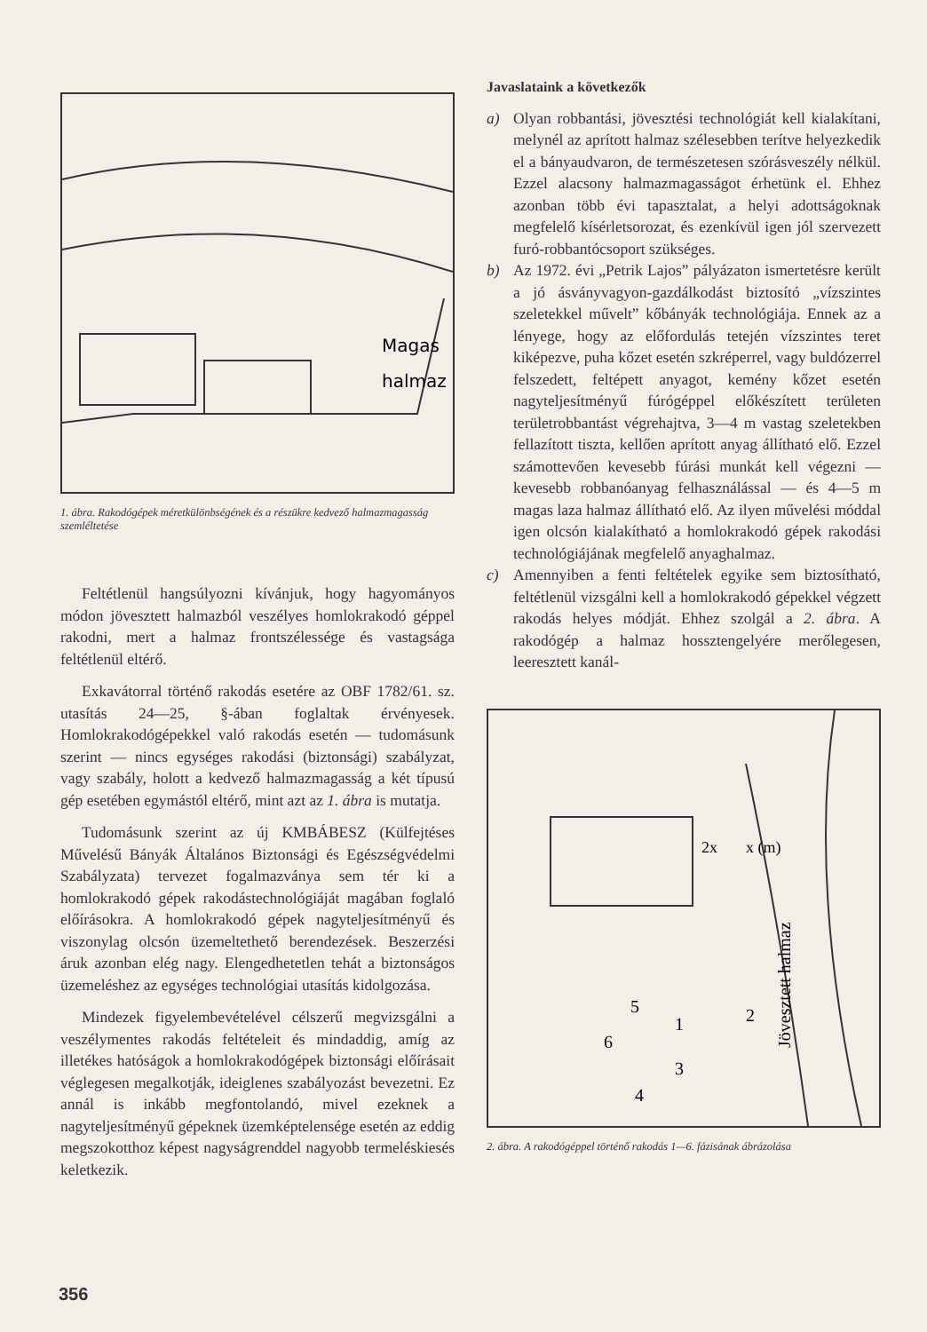Magas
halmaz
1. ábra. Rakodógépek méretkülönbségének és a részükre kedvező halmazmagasság szemléltetése
Feltétlenül hangsúlyozni kívánjuk, hogy hagyományos módon jövesztett halmazból veszélyes homlokrakodó géppel rakodni, mert a halmaz frontszélessége és vastagsága feltétlenül eltérő.
Exkavátorral történő rakodás esetére az OBF 1782/61. sz. utasítás 24—25, §-ában foglaltak érvényesek. Homlokrakodógépekkel való rakodás esetén — tudomásunk szerint — nincs egységes rakodási (biztonsági) szabályzat, vagy szabály, holott a kedvező halmazmagasság a két típusú gép esetében egymástól eltérő, mint azt az 1. ábra is mutatja.
Tudomásunk szerint az új KMBÁBESZ (Külfejtéses Művelésű Bányák Általános Biztonsági és Egészségvédelmi Szabályzata) tervezet fogalmazványa sem tér ki a homlokrakodó gépek rakodástechnológiáját magában foglaló előírásokra. A homlokrakodó gépek nagyteljesítményű és viszonylag olcsón üzemeltethető berendezések. Beszerzési áruk azonban elég nagy. Elengedhetetlen tehát a biztonságos üzemeléshez az egységes technológiai utasítás kidolgozása.
Mindezek figyelembevételével célszerű megvizsgálni a veszélymentes rakodás feltételeit és mindaddig, amíg az illetékes hatóságok a homlokrakodógépek biztonsági előírásait véglegesen megalkotják, ideiglenes szabályozást bevezetni. Ez annál is inkább megfontolandó, mivel ezeknek a nagyteljesítményű gépeknek üzemképtelensége esetén az eddig megszokotthoz képest nagyságrenddel nagyobb termeléskiesés keletkezik.
Javaslataink a következők
a) Olyan robbantási, jövesztési technológiát kell kialakítani, melynél az aprított halmaz szélesebben terítve helyezkedik el a bányaudvaron, de természetesen szórásveszély nélkül. Ezzel alacsony halmazmagasságot érhetünk el. Ehhez azonban több évi tapasztalat, a helyi adottságoknak megfelelő kísérletsorozat, és ezenkívül igen jól szervezett furó-robbantócsoport szükséges.
b) Az 1972. évi „Petrik Lajos” pályázaton ismertetésre került a jó ásványvagyon-gazdálkodást biztosító „vízszintes szeletekkel művelt” kőbányák technológiája. Ennek az a lényege, hogy az előfordulás tetején vízszintes teret kiképezve, puha kőzet esetén szkréperrel, vagy buldózerrel felszedett, feltépett anyagot, kemény kőzet esetén nagyteljesítményű fúrógéppel előkészített területen területrobbantást végrehajtva, 3—4 m vastag szeletekben fellazított tiszta, kellően aprított anyag állítható elő. Ezzel számottevően kevesebb fúrási munkát kell végezni — kevesebb robbanóanyag felhasználással — és 4—5 m magas laza halmaz állítható elő. Az ilyen művelési móddal igen olcsón kialakítható a homlokrakodó gépek rakodási technológiájának megfelelő anyaghalmaz.
c) Amennyiben a fenti feltételek egyike sem biztosítható, feltétlenül vizsgálni kell a homlokrakodó gépekkel végzett rakodás helyes módját. Ehhez szolgál a 2. ábra. A rakodógép a halmaz hossztengelyére merőlegesen, leeresztett kanál-
2x
x (m)
6
5
1
3
2
4
Jövesztett halmaz
2. ábra. A rakodógéppel történő rakodás 1—6. fázisának ábrázolása
356